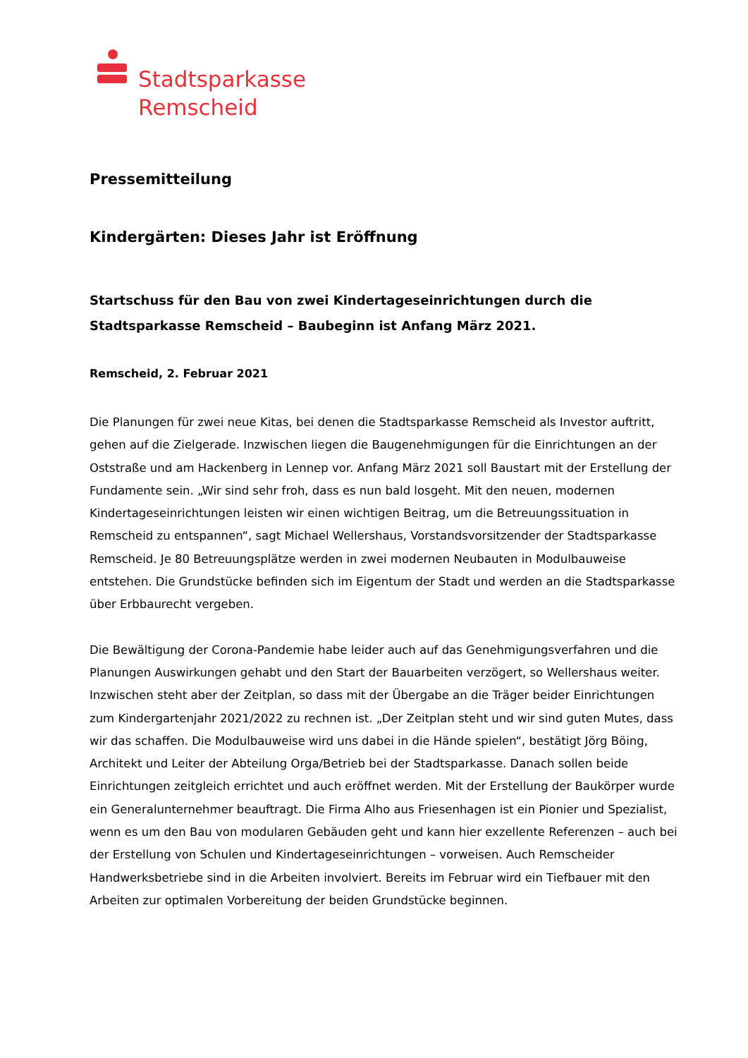Stadtsparkasse
Remscheid
Pressemitteilung
Kindergärten: Dieses Jahr ist Eröffnung
Startschuss für den Bau von zwei Kindertageseinrichtungen durch die Stadtsparkasse Remscheid – Baubeginn ist Anfang März 2021.
Remscheid, 2. Februar 2021
Die Planungen für zwei neue Kitas, bei denen die Stadtsparkasse Remscheid als Investor auf­tritt, gehen auf die Zielgerade. Inzwischen liegen die Baugenehmigungen für die Einrichtungen an der Oststraße und am Hackenberg in Lennep vor. Anfang März 2021 soll Baustart mit der Erstellung der Fundamente sein. „Wir sind sehr froh, dass es nun bald losgeht. Mit den neuen, modernen Kindertageseinrichtungen leisten wir einen wichtigen Beitrag, um die Betreuungssi­tuation in Remscheid zu entspannen“, sagt Michael Wellershaus, Vorstandsvorsitzender der Stadtsparkasse Remscheid. Je 80 Betreuungsplätze werden in zwei modernen Neubauten in Modulbauweise entstehen. Die Grundstücke befinden sich im Eigentum der Stadt und werden an die Stadtsparkasse über Erbbaurecht vergeben.
Die Bewältigung der Corona-Pandemie habe leider auch auf das Genehmigungsverfahren und die Planungen Auswirkungen gehabt und den Start der Bauarbeiten verzögert, so Wellershaus weiter. Inzwischen steht aber der Zeitplan, so dass mit der Übergabe an die Träger beider Ein­richtungen zum Kindergartenjahr 2021/2022 zu rechnen ist. „Der Zeitplan steht und wir sind guten Mutes, dass wir das schaffen. Die Modulbauweise wird uns dabei in die Hände spielen“, bestätigt Jörg Böing, Architekt und Leiter der Abteilung Orga/Betrieb bei der Stadtsparkasse. Danach sollen beide Einrichtungen zeitgleich errichtet und auch eröffnet werden. Mit der Er­stellung der Baukörper wurde ein Generalunternehmer beauftragt. Die Firma Alho aus Friesen­hagen ist ein Pionier und Spezialist, wenn es um den Bau von modularen Gebäuden geht und kann hier exzellente Referenzen – auch bei der Erstellung von Schulen und Kindertageseinrich­tungen – vorweisen. Auch Remscheider Handwerksbetriebe sind in die Arbeiten involviert. Bereits im Februar wird ein Tiefbauer mit den Arbeiten zur optimalen Vorbereitung der beiden Grundstücke beginnen.